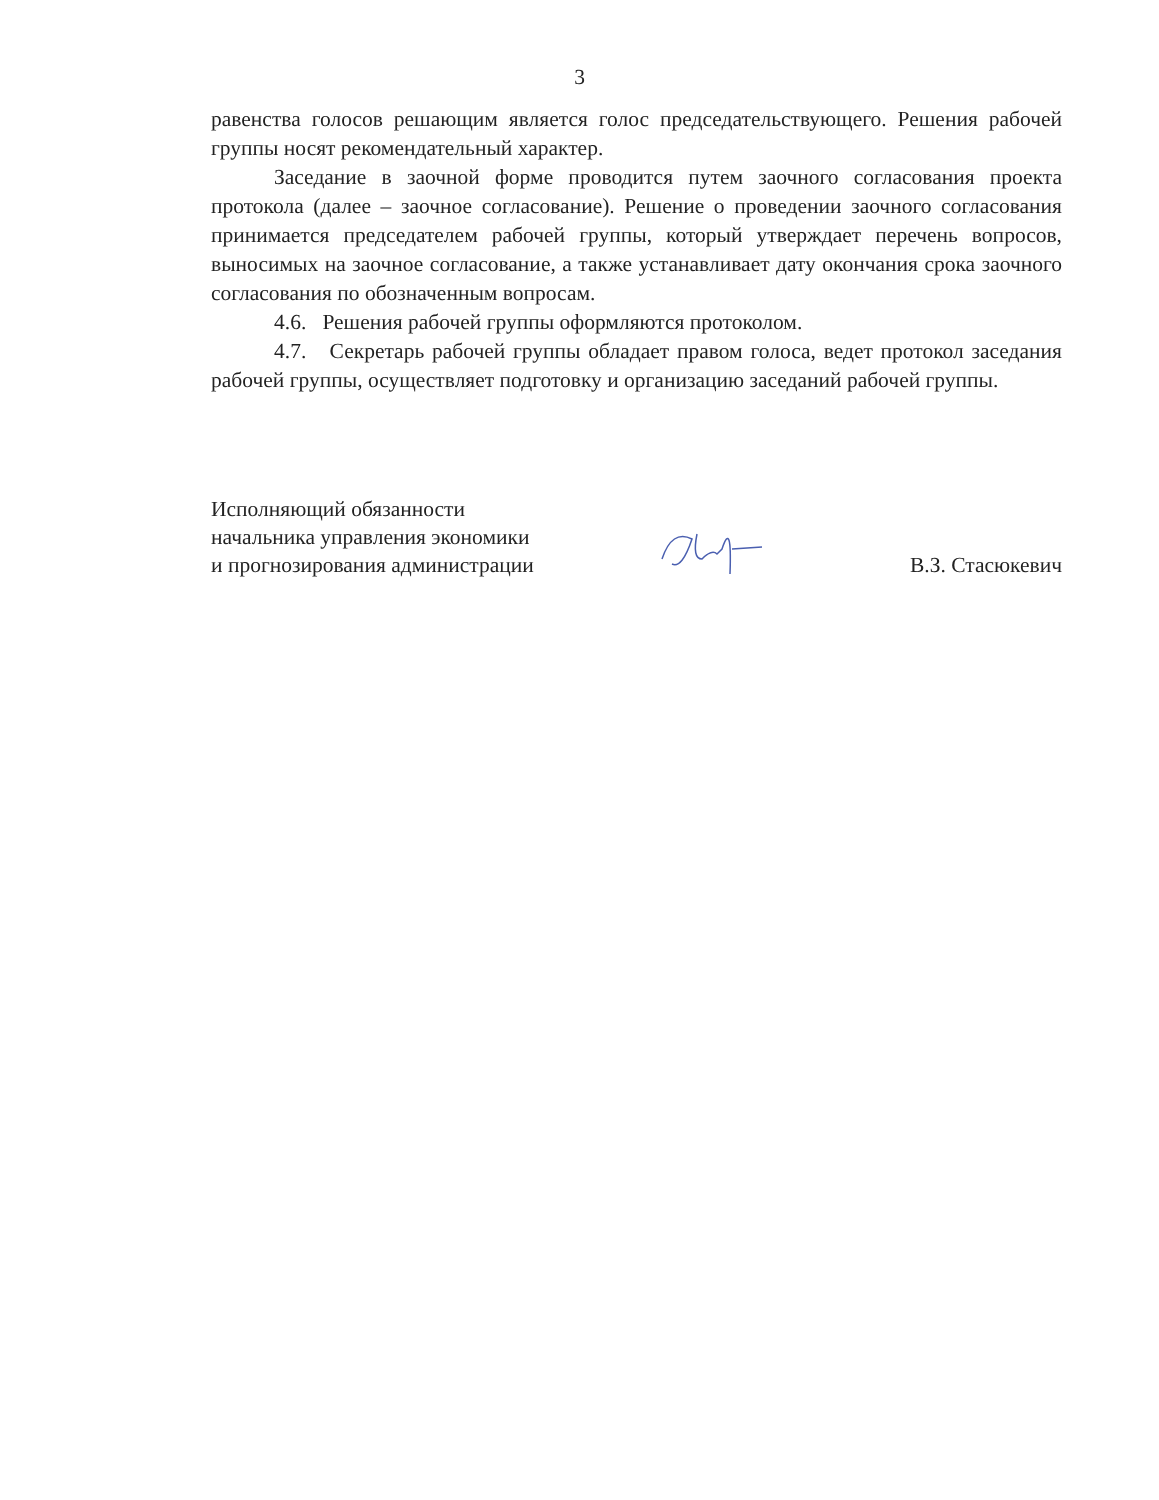3
равенства голосов решающим является голос председательствующего. Решения рабочей группы носят рекомендательный характер.
Заседание в заочной форме проводится путем заочного согласования проекта протокола (далее – заочное согласование). Решение о проведении заочного согласования принимается председателем рабочей группы, который утверждает перечень вопросов, выносимых на заочное согласование, а также устанавливает дату окончания срока заочного согласования по обозначенным вопросам.
4.6. Решения рабочей группы оформляются протоколом.
4.7. Секретарь рабочей группы обладает правом голоса, ведет протокол заседания рабочей группы, осуществляет подготовку и организацию заседаний рабочей группы.
Исполняющий обязанности
начальника управления экономики
и прогнозирования администрации
В.З. Стасюкевич